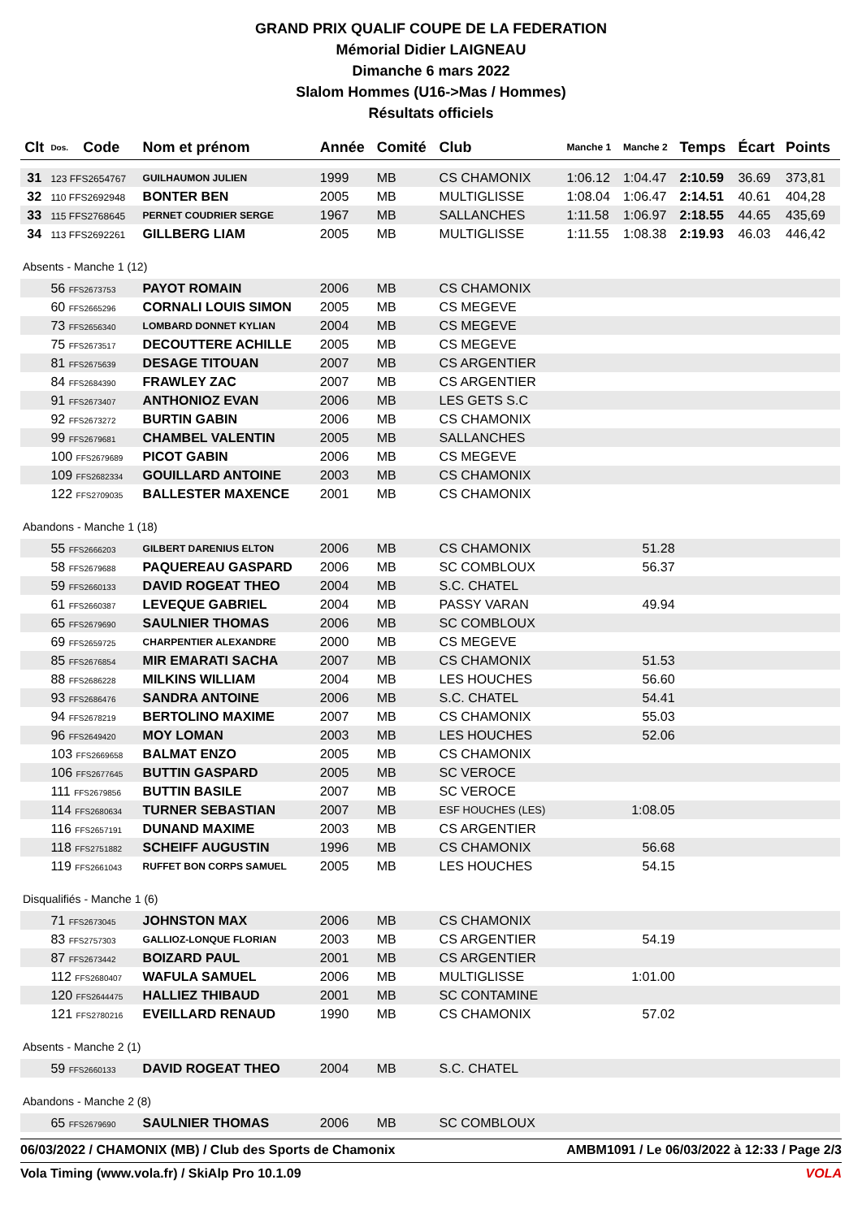GRAND PRIX QUALIF COUPE DE LA FEDERATION
Mémorial Didier LAIGNEAU
Dimanche 6 mars 2022
Slalom Hommes (U16->Mas / Hommes)
Résultats officiels
| Clt | Dos. | Code | Nom et prénom | Année | Comité | Club | Manche 1 | Manche 2 | Temps | Écart | Points |
| --- | --- | --- | --- | --- | --- | --- | --- | --- | --- | --- | --- |
| 31 | 123 FFS2654767 | | GUILHAUMON JULIEN | 1999 | MB | CS CHAMONIX | 1:06.12 | 1:04.47 | 2:10.59 | 36.69 | 373,81 |
| 32 | 110 FFS2692948 | | BONTER BEN | 2005 | MB | MULTIGLISSE | 1:08.04 | 1:06.47 | 2:14.51 | 40.61 | 404,28 |
| 33 | 115 FFS2768645 | | PERNET COUDRIER SERGE | 1967 | MB | SALLANCHES | 1:11.58 | 1:06.97 | 2:18.55 | 44.65 | 435,69 |
| 34 | 113 FFS2692261 | | GILLBERG LIAM | 2005 | MB | MULTIGLISSE | 1:11.55 | 1:08.38 | 2:19.93 | 46.03 | 446,42 |
| Absents - Manche 1 (12) | | | | | | | | | | | |
| | 56 FFS2673753 | | PAYOT ROMAIN | 2006 | MB | CS CHAMONIX | | | | | |
| | 60 FFS2665296 | | CORNALI LOUIS SIMON | 2005 | MB | CS MEGEVE | | | | | |
| | 73 FFS2656340 | | LOMBARD DONNET KYLIAN | 2004 | MB | CS MEGEVE | | | | | |
| | 75 FFS2673517 | | DECOUTTERE ACHILLE | 2005 | MB | CS MEGEVE | | | | | |
| | 81 FFS2675639 | | DESAGE TITOUAN | 2007 | MB | CS ARGENTIER | | | | | |
| | 84 FFS2684390 | | FRAWLEY ZAC | 2007 | MB | CS ARGENTIER | | | | | |
| | 91 FFS2673407 | | ANTHONIOZ EVAN | 2006 | MB | LES GETS S.C | | | | | |
| | 92 FFS2673272 | | BURTIN GABIN | 2006 | MB | CS CHAMONIX | | | | | |
| | 99 FFS2679681 | | CHAMBEL VALENTIN | 2005 | MB | SALLANCHES | | | | | |
| | 100 FFS2679689 | | PICOT GABIN | 2006 | MB | CS MEGEVE | | | | | |
| | 109 FFS2682334 | | GOUILLARD ANTOINE | 2003 | MB | CS CHAMONIX | | | | | |
| | 122 FFS2709035 | | BALLESTER MAXENCE | 2001 | MB | CS CHAMONIX | | | | | |
| Abandons - Manche 1 (18) | | | | | | | | | | | |
| | 55 FFS2666203 | | GILBERT DARENIUS ELTON | 2006 | MB | CS CHAMONIX | | 51.28 | | | |
| | 58 FFS2679688 | | PAQUEREAU GASPARD | 2006 | MB | SC COMBLOUX | | 56.37 | | | |
| | 59 FFS2660133 | | DAVID ROGEAT THEO | 2004 | MB | S.C. CHATEL | | | | | |
| | 61 FFS2660387 | | LEVEQUE GABRIEL | 2004 | MB | PASSY VARAN | | 49.94 | | | |
| | 65 FFS2679690 | | SAULNIER THOMAS | 2006 | MB | SC COMBLOUX | | | | | |
| | 69 FFS2659725 | | CHARPENTIER ALEXANDRE | 2000 | MB | CS MEGEVE | | | | | |
| | 85 FFS2676854 | | MIR EMARATI SACHA | 2007 | MB | CS CHAMONIX | | 51.53 | | | |
| | 88 FFS2686228 | | MILKINS WILLIAM | 2004 | MB | LES HOUCHES | | 56.60 | | | |
| | 93 FFS2686476 | | SANDRA ANTOINE | 2006 | MB | S.C. CHATEL | | 54.41 | | | |
| | 94 FFS2678219 | | BERTOLINO MAXIME | 2007 | MB | CS CHAMONIX | | 55.03 | | | |
| | 96 FFS2649420 | | MOY LOMAN | 2003 | MB | LES HOUCHES | | 52.06 | | | |
| | 103 FFS2669658 | | BALMAT ENZO | 2005 | MB | CS CHAMONIX | | | | | |
| | 106 FFS2677645 | | BUTTIN GASPARD | 2005 | MB | SC VEROCE | | | | | |
| | 111 FFS2679856 | | BUTTIN BASILE | 2007 | MB | SC VEROCE | | | | | |
| | 114 FFS2680634 | | TURNER SEBASTIAN | 2007 | MB | ESF HOUCHES (LES) | | 1:08.05 | | | |
| | 116 FFS2657191 | | DUNAND MAXIME | 2003 | MB | CS ARGENTIER | | | | | |
| | 118 FFS2751882 | | SCHEIFF AUGUSTIN | 1996 | MB | CS CHAMONIX | | 56.68 | | | |
| | 119 FFS2661043 | | RUFFET BON CORPS SAMUEL | 2005 | MB | LES HOUCHES | | 54.15 | | | |
| Disqualifiés - Manche 1 (6) | | | | | | | | | | | |
| | 71 FFS2673045 | | JOHNSTON MAX | 2006 | MB | CS CHAMONIX | | | | | |
| | 83 FFS2757303 | | GALLIOZ-LONQUE FLORIAN | 2003 | MB | CS ARGENTIER | | 54.19 | | | |
| | 87 FFS2673442 | | BOIZARD PAUL | 2001 | MB | CS ARGENTIER | | | | | |
| | 112 FFS2680407 | | WAFULA SAMUEL | 2006 | MB | MULTIGLISSE | | 1:01.00 | | | |
| | 120 FFS2644475 | | HALLIEZ THIBAUD | 2001 | MB | SC CONTAMINE | | | | | |
| | 121 FFS2780216 | | EVEILLARD RENAUD | 1990 | MB | CS CHAMONIX | | 57.02 | | | |
| Absents - Manche 2 (1) | | | | | | | | | | | |
| | 59 FFS2660133 | | DAVID ROGEAT THEO | 2004 | MB | S.C. CHATEL | | | | | |
| Abandons - Manche 2 (8) | | | | | | | | | | | |
| | 65 FFS2679690 | | SAULNIER THOMAS | 2006 | MB | SC COMBLOUX | | | | | |
06/03/2022 / CHAMONIX (MB) / Club des Sports de Chamonix AMBM1091 / Le 06/03/2022 à 12:33 / Page 2/3
Vola Timing (www.vola.fr) / SkiAlp Pro 10.1.09 VOLA